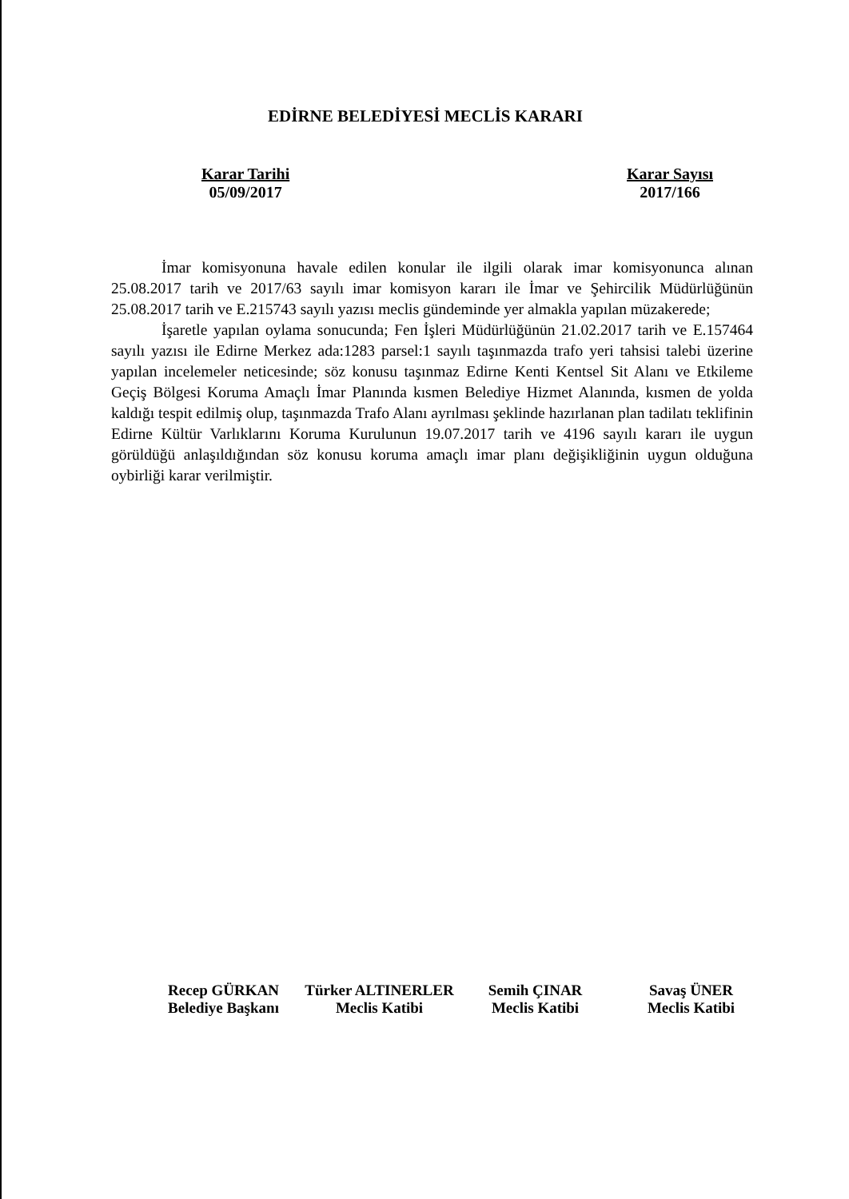EDİRNE BELEDİYESİ MECLİS KARARI
Karar Tarihi
05/09/2017
Karar Sayısı
2017/166
İmar komisyonuna havale edilen konular ile ilgili olarak imar komisyonunca alınan 25.08.2017 tarih ve 2017/63 sayılı imar komisyon kararı ile İmar ve Şehircilik Müdürlüğünün 25.08.2017 tarih ve E.215743 sayılı yazısı meclis gündeminde yer almakla yapılan müzakerede;
İşaretle yapılan oylama sonucunda; Fen İşleri Müdürlüğünün 21.02.2017 tarih ve E.157464 sayılı yazısı ile Edirne Merkez ada:1283 parsel:1 sayılı taşınmazda trafo yeri tahsisi talebi üzerine yapılan incelemeler neticesinde; söz konusu taşınmaz Edirne Kenti Kentsel Sit Alanı ve Etkileme Geçiş Bölgesi Koruma Amaçlı İmar Planında kısmen Belediye Hizmet Alanında, kısmen de yolda kaldığı tespit edilmiş olup, taşınmazda Trafo Alanı ayrılması şeklinde hazırlanan plan tadilatı teklifinin Edirne Kültür Varlıklarını Koruma Kurulunun 19.07.2017 tarih ve 4196 sayılı kararı ile uygun görüldüğü anlaşıldığından söz konusu koruma amaçlı imar planı değişikliğinin uygun olduğuna oybirliği karar verilmiştir.
Recep GÜRKAN
Belediye Başkanı
Türker ALTINERLER
Meclis Katibi
Semih ÇINAR
Meclis Katibi
Savaş ÜNER
Meclis Katibi